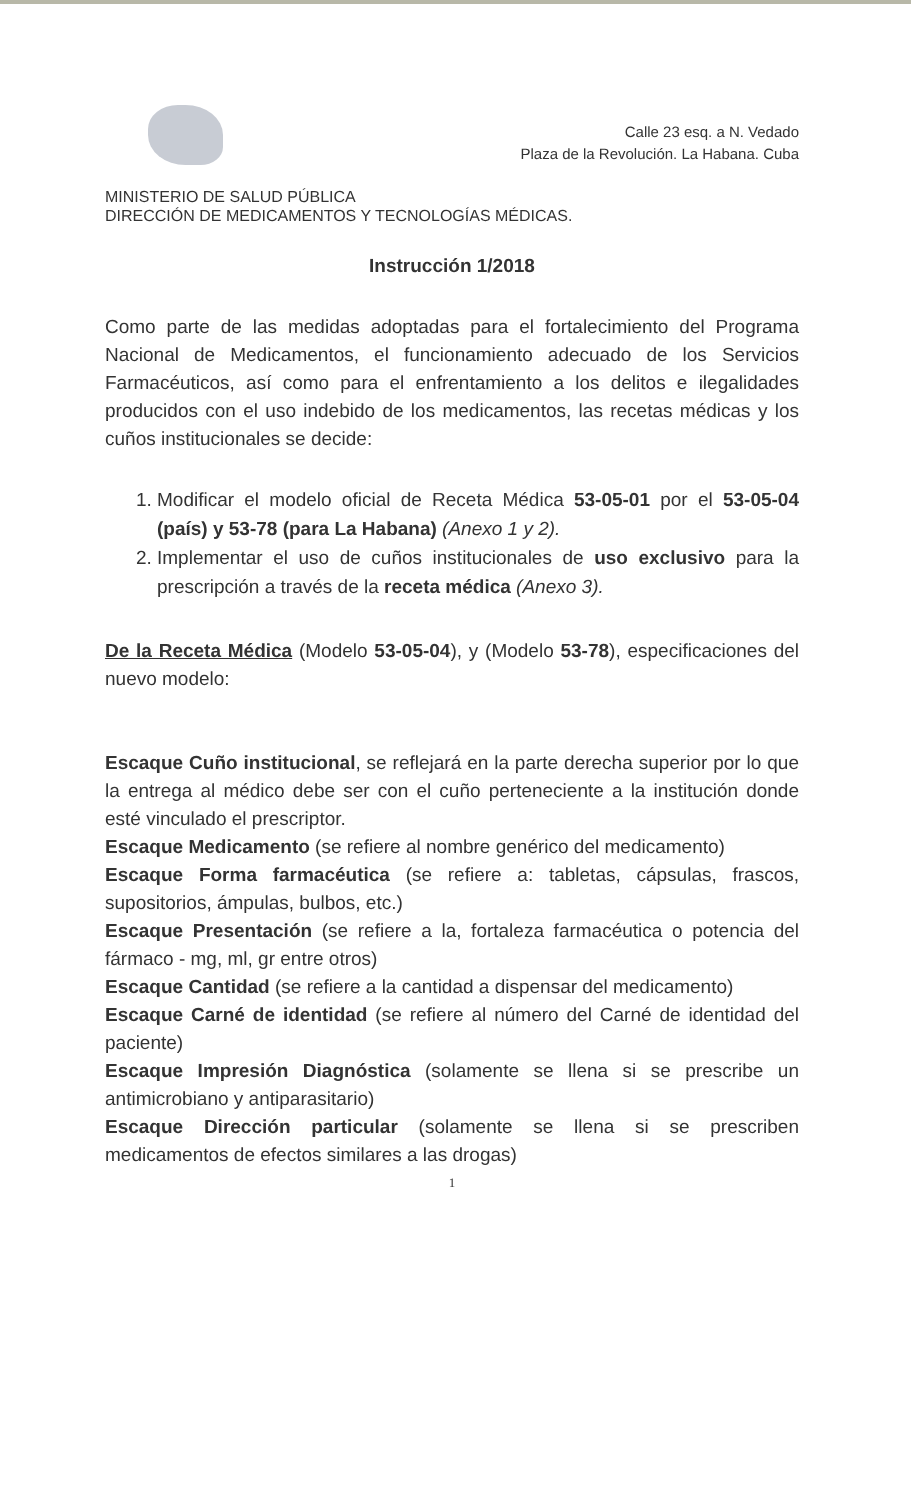Calle 23 esq. a N. Vedado
Plaza de la Revolución. La Habana. Cuba
MINISTERIO DE SALUD PÚBLICA
DIRECCIÓN DE MEDICAMENTOS Y TECNOLOGÍAS MÉDICAS.
Instrucción 1/2018
Como parte de las medidas adoptadas para el fortalecimiento del Programa Nacional de Medicamentos, el funcionamiento adecuado de los Servicios Farmacéuticos, así como para el enfrentamiento a los delitos e ilegalidades producidos con el uso indebido de los medicamentos, las recetas médicas y los cuños institucionales se decide:
1. Modificar el modelo oficial de Receta Médica 53-05-01 por el 53-05-04 (país) y 53-78 (para La Habana) (Anexo 1 y 2).
2. Implementar el uso de cuños institucionales de uso exclusivo para la prescripción a través de la receta médica (Anexo 3).
De la Receta Médica (Modelo 53-05-04), y (Modelo 53-78), especificaciones del nuevo modelo:
Escaque Cuño institucional, se reflejará en la parte derecha superior por lo que la entrega al médico debe ser con el cuño perteneciente a la institución donde esté vinculado el prescriptor.
Escaque Medicamento (se refiere al nombre genérico del medicamento)
Escaque Forma farmacéutica (se refiere a: tabletas, cápsulas, frascos, supositorios, ámpulas, bulbos, etc.)
Escaque Presentación (se refiere a la, fortaleza farmacéutica o potencia del fármaco - mg, ml, gr entre otros)
Escaque Cantidad (se refiere a la cantidad a dispensar del medicamento)
Escaque Carné de identidad (se refiere al número del Carné de identidad del paciente)
Escaque Impresión Diagnóstica (solamente se llena si se prescribe un antimicrobiano y antiparasitario)
Escaque Dirección particular (solamente se llena si se prescriben medicamentos de efectos similares a las drogas)
1